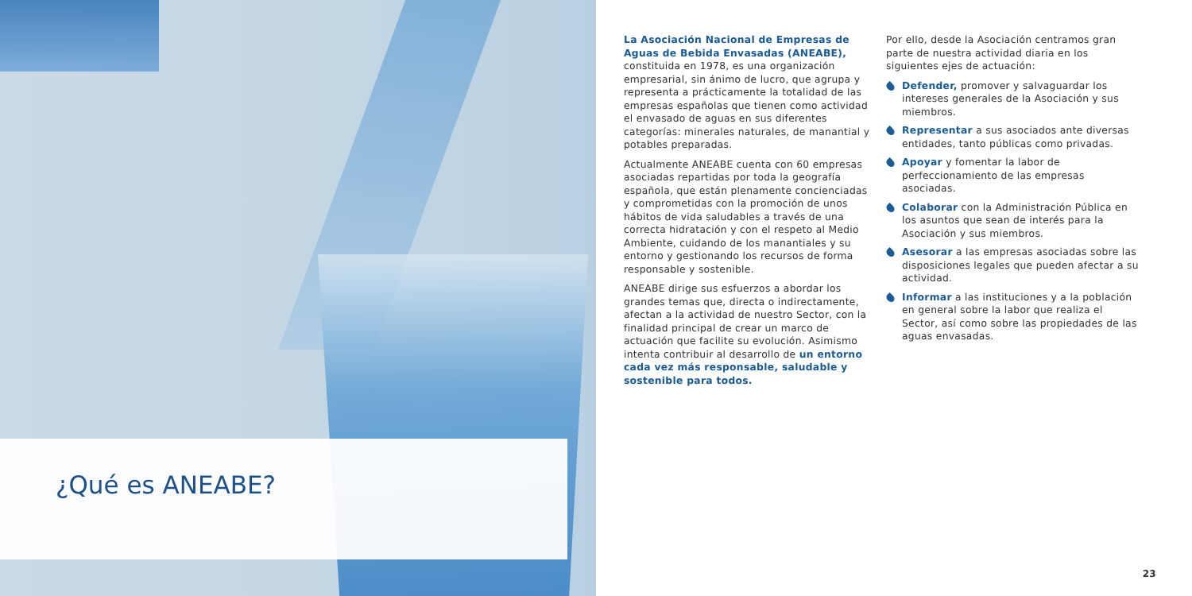¿Qué es ANEABE?
La Asociación Nacional de Empresas de Aguas de Bebida Envasadas (ANEABE), constituida en 1978, es una organización empresarial, sin ánimo de lucro, que agrupa y representa a prácticamente la totalidad de las empresas españolas que tienen como actividad el envasado de aguas en sus diferentes categorías: minerales naturales, de manantial y potables preparadas.
Actualmente ANEABE cuenta con 60 empresas asociadas repartidas por toda la geografía española, que están plenamente concienciadas y comprometidas con la promoción de unos hábitos de vida saludables a través de una correcta hidratación y con el respeto al Medio Ambiente, cuidando de los manantiales y su entorno y gestionando los recursos de forma responsable y sostenible.
ANEABE dirige sus esfuerzos a abordar los grandes temas que, directa o indirectamente, afectan a la actividad de nuestro Sector, con la finalidad principal de crear un marco de actuación que facilite su evolución. Asimismo intenta contribuir al desarrollo de un entorno cada vez más responsable, saludable y sostenible para todos.
Por ello, desde la Asociación centramos gran parte de nuestra actividad diaria en los siguientes ejes de actuación:
Defender, promover y salvaguardar los intereses generales de la Asociación y sus miembros.
Representar a sus asociados ante diversas entidades, tanto públicas como privadas.
Apoyar y fomentar la labor de perfeccionamiento de las empresas asociadas.
Colaborar con la Administración Pública en los asuntos que sean de interés para la Asociación y sus miembros.
Asesorar a las empresas asociadas sobre las disposiciones legales que pueden afectar a su actividad.
Informar a las instituciones y a la población en general sobre la labor que realiza el Sector, así como sobre las propiedades de las aguas envasadas.
23